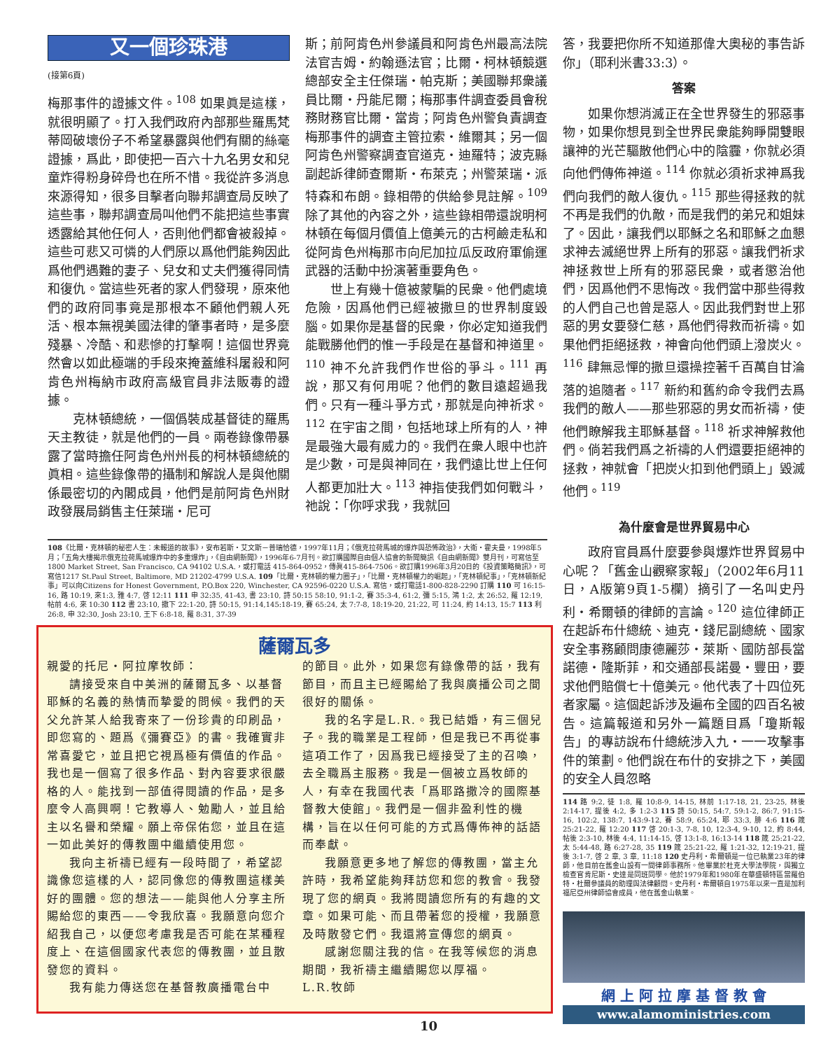又一個珍珠港
(接第6頁)
梅那事件的證據文件。<sup>108</sup> 如果眞是這樣，就很明顯了。打入我們政府內部那些羅馬梵蒂岡破壞份子不希望暴露與他們有關的絲毫證據，爲此，即使把一百六十九名男女和兒童炸得粉身碎骨也在所不惜。我從許多消息來源得知，很多目擊者向聯邦調查局反映了這些事，聯邦調查局叫他們不能把這些事實透露給其他任何人，否則他們都會被殺掉。這些可悲又可憐的人們原以爲他們能夠因此爲他們遇難的妻子、兒女和丈夫們獲得同情和復仇。當這些死者的家人們發現，原來他們的政府同事竟是那根本不顧他們親人死活、根本無視美國法律的肇事者時，是多麼殘暴、冷酷、和悲慘的打擊啊！這個世界竟然會以如此極端的手段來掩蓋維科屠殺和阿肯色州梅納市政府高級官員非法販毒的證據。
克林頓總統，一個僞裝成基督徒的羅馬天主教徒，就是他們的一員。兩卷錄像帶暴露了當時擔任阿肯色州州長的柯林頓總統的眞相。這些錄像帶的攝制和解說人是與他關係最密切的內閣成員，他們是前阿肯色州財政發展局銷售主任萊瑞・尼可
斯；前阿肯色州參議員和阿肯色州最高法院法官吉姆・約翰遜法官；比爾・柯林頓競選總部安全主任傑瑞・帕克斯；美國聯邦衆議員比爾・丹能尼爾；梅那事件調查委員會稅務財務官比爾・當肯；阿肯色州警負責調查梅那事件的調查主管拉索・維爾其；另一個阿肯色州警察調查官道克・迪羅特；波克縣副起訴律師查爾斯・布萊克；州警萊瑞・派特森和布朗。錄相帶的供給參見註解。<sup>109</sup> 除了其他的內容之外，這些錄相帶還說明柯林頓在每個月價值上億美元的古柯鹼走私和從阿肯色州梅那市向尼加拉瓜反政府軍偷運武器的活動中扮演著重要角色。
世上有幾十億被蒙騙的民衆。他們處境危險，因爲他們已經被撒旦的世界制度毀腦。如果你是基督的民衆，你必定知道我們能戰勝他們的惟一手段是在基督和神道里。<sup>110</sup> 神不允許我們作世俗的爭斗。<sup>111</sup> 再說，那又有何用呢？他們的數目遠超過我們。只有一種斗爭方式，那就是向神祈求。<sup>112</sup> 在宇宙之間，包括地球上所有的人，神是最強大最有威力的。我們在衆人眼中也許是少數，可是與神同在，我們遠比世上任何人都更加壯大。<sup>113</sup> 神指使我們如何戰斗，祂說：「你呼求我，我就回
答，我要把你所不知道那偉大奧秘的事告訴你」（耶利米書33:3）。
答案
如果你想消滅正在全世界發生的邪惡事物，如果你想見到全世界民衆能夠睜開雙眼讓神的光芒驅散他們心中的陰霾，你就必須向他們傳佈神道。<sup>114</sup> 你就必須祈求神爲我們向我們的敵人復仇。<sup>115</sup> 那些得拯救的就不再是我們的仇敵，而是我們的弟兄和姐妹了。因此，讓我們以耶穌之名和耶穌之血懇求神去滅絕世界上所有的邪惡。讓我們祈求神拯救世上所有的邪惡民衆，或者懲治他們，因爲他們不思悔改。我們當中那些得救的人們自己也曾是惡人。因此我們對世上邪惡的男女要發仁慈，爲他們得救而祈禱。如果他們拒絕拯救，神會向他們頭上潑炭火。<sup>116</sup> 肆無忌憚的撒旦還操控著千百萬自甘淪落的追隨者。<sup>117</sup> 新約和舊約命令我們去爲我們的敵人——那些邪惡的男女而祈禱，使他們瞭解我主耶穌基督。<sup>118</sup> 祈求神解救他們。倘若我們爲之祈禱的人們還要拒絕神的拯救，神就會「把炭火扣到他們頭上」毀滅他們。<sup>119</sup>
為什麼會是世界貿易中心
政府官員爲什麼要參與爆炸世界貿易中心呢？「舊金山觀察家報」（2002年6月11日，A版第9頁1-5欄）摘引了一名叫史丹利・希爾頓的律師的言論。<sup>120</sup> 這位律師正在起訴布什總統、迪克・錢尼副總統、國家安全事務顧問康德麗莎・萊斯、國防部長當諾德・隆斯菲，和交通部長諾曼・豐田，要求他們賠償七十億美元。他代表了十四位死者家屬。這個起訴涉及遍布全國的四百名被告。這篇報道和另外一篇題目爲「瓊斯報告」的專訪說布什總統涉入九・一一攻擊事件的策劃。他們說在布什的安排之下，美國的安全人員忽略
114 路 9:2, 徒 1:8, 羅 10:8-9, 14-15, 林前 1:17-18, 21, 23-25, 林後 2:14-17, 提後 4:2, 多 1:2-3 115 詩 50:15, 54:7, 59:1-2, 86:7, 91:15-16, 102:2, 138:7, 143:9-12, 賽 58:9, 65:24, 耶 33:3, 腓 4:6 116 箴 25:21-22, 羅 12:20 117 啓 20:1-3, 7-8, 10, 12:3-4, 9-10, 12, 約 8:44, 帖後 2:3-10, 林後 4:4, 11:14-15, 啓 13:1-8, 16:13-14 118 箴 25:21-22, 太 5:44-48, 路 6:27-28, 35 119 箴 25:21-22, 羅 1:21-32, 12:19-21, 提後 3:1-7, 啓 2 章, 3 章, 11:18 120 史丹利・希爾頓是一位已執業23年的律師，他目前在舊金山設有一間律師事務所。他畢業於杜克大學法學院，與獨立檢查官肯尼斯・史達是同班同學。他於1979年和1980年在華盛頓特區當羅伯特・杜爾參議員的助理與法律顧問。史丹利・希爾頓自1975年以來一直是加利福尼亞州律師協會成員，他在舊金山執業。
網 上 阿 拉 摩 基 督 教 會
www.alamoministries.com
108《比爾・克林頓的秘密人生：未報道的故事》，安布若斯・艾文斯－普瑞恰德，1997年11月；《俄克拉荷馬城的爆炸與恐怖政治》，大衛・霍夫曼，1998年5月；「五角大樓揭示俄克拉荷馬城爆炸中的多重爆炸」，《自由網新聞》，1996年6-7月刊。欲訂購國際自由個人協會的新聞簡訊《自由網新聞》雙月刊，可寫信至1800 Market Street, San Francisco, CA 94102 U.S.A.，或打電話 415-864-0952，傳眞415-864-7506。欲訂購1996年3月20日的《投資策略簡訊》，可寫信1217 St.Paul Street, Baltimore, MD 21202-4799 U.S.A. 109「比爾・克林頓的權力圈子」，「比爾・克林頓權力的崛起」，「克林頓紀事」，「克林頓新紀事」可以向Citizens for Honest Government, P.O.Box 220, Winchester, CA 92596-0220 U.S.A. 寫信，或打電話1-800-828-2290 訂購 110 可 16:15-16, 路 10:19, 來1:3, 雅 4:7, 啓 12:11 111 申 32:35, 41-43, 書 23:10, 詩 50:15 58:10, 91:1-2, 賽 35:3-4, 61:2, 彌 5:15, 鴻 1:2, 太 26:52, 羅 12:19, 帖前 4:6, 來 10:30 112 書 23:10, 撒下 22:1-20, 詩 50:15, 91:14,145:18-19, 賽 65:24, 太 7:7-8, 18:19-20, 21:22, 可 11:24, 約 14:13, 15:7 113 利 26:8, 申 32:30, Josh 23:10, 王下 6:8-18, 羅 8:31, 37-39
薩爾瓦多
親愛的托尼・阿拉摩牧師：
請接受來自中美洲的薩爾瓦多、以基督耶穌的名義的熱情而摯愛的問候。我們的天父允許某人給我寄來了一份珍貴的印刷品，即您寫的、題爲《彌賽亞》的書。我確實非常喜愛它，並且把它視爲極有價值的作品。我也是一個寫了很多作品、對內容要求很嚴格的人。能找到一部值得閱讀的作品，是多麼令人高興啊！它教導人、勉勵人，並且給主以名譽和榮耀。願上帝保佑您，並且在這一如此美好的傳教團中繼續使用您。
我向主祈禱已經有一段時間了，希望認識像您這樣的人，認同像您的傳教團這樣美好的團體。您的想法——能與他人分享主所賜給您的東西——令我欣喜。我願意向您介紹我自己，以便您考慮我是否可能在某種程度上、在這個國家代表您的傳教團，並且散發您的資料。
我有能力傳送您在基督教廣播電台中
的節目。此外，如果您有錄像帶的話，我有節目，而且主已經賜給了我與廣播公司之間很好的關係。
我的名字是L.R.。我已結婚，有三個兒子。我的職業是工程師，但是我已不再從事這項工作了，因爲我已經接受了主的召喚，去全職爲主服務。我是一個被立爲牧師的人，有幸在我國代表「爲耶路撒冷的國際基督教大使館」。我們是一個非盈利性的機構，旨在以任何可能的方式爲傳佈神的話語而奉獻。
我願意更多地了解您的傳教團，當主允許時，我希望能夠拜訪您和您的教會。我發現了您的網頁。我將閱讀您所有的有趣的文章。如果可能、而且帶著您的授權，我願意及時散發它們。我還將宣傳您的網頁。
感謝您關注我的信。在我等候您的消息期間，我祈禱主繼續賜您以厚福。
L.R.牧師
10